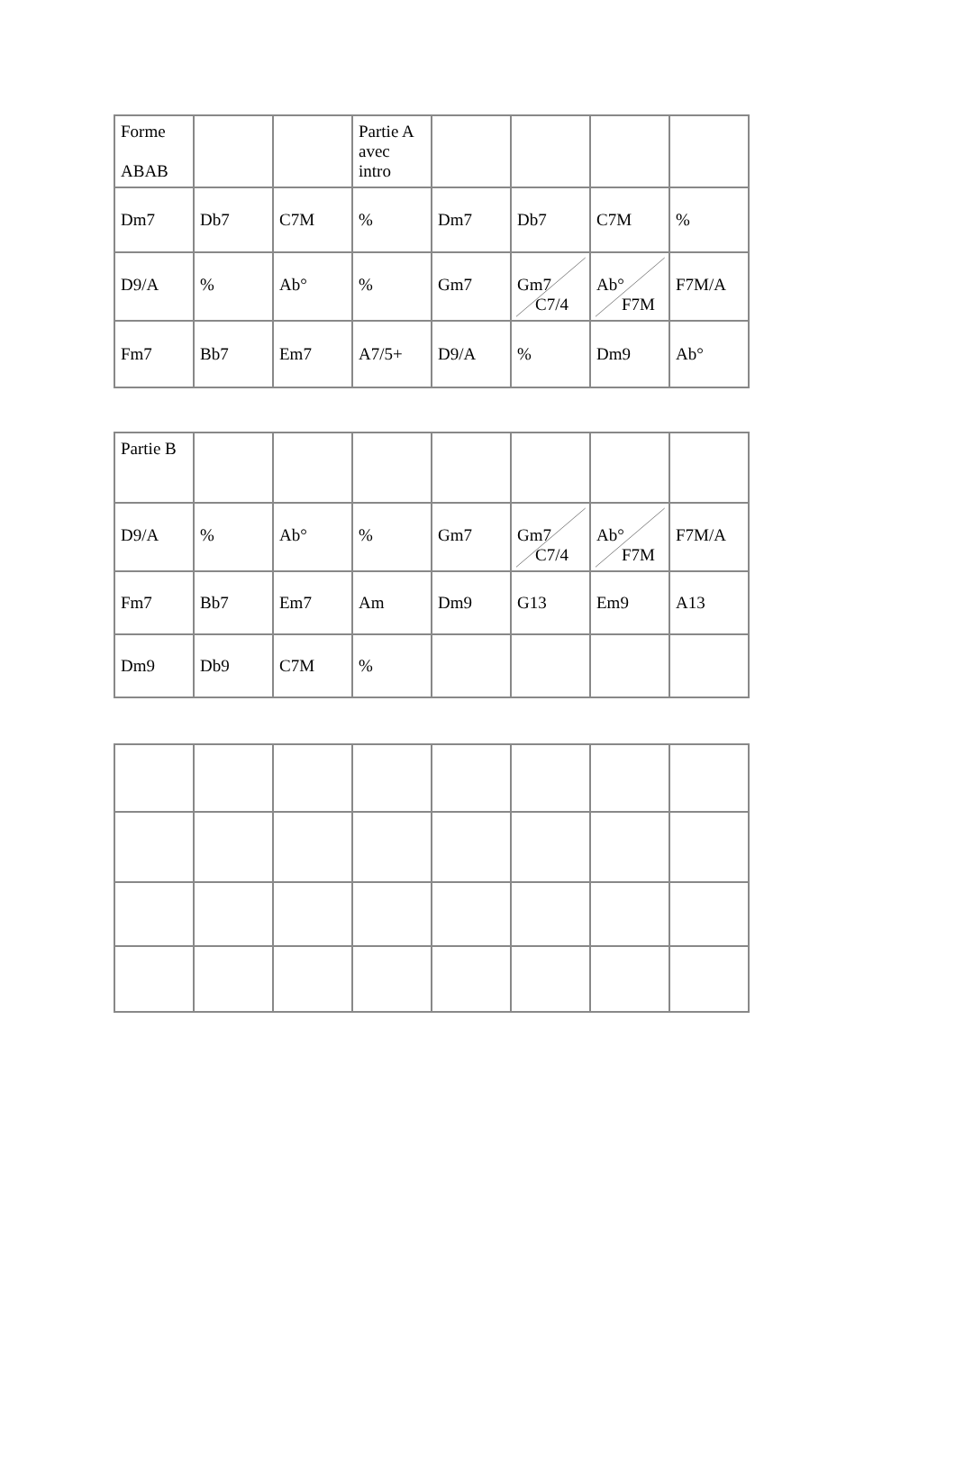| Forme ABAB | | | Partie A avec intro | | | | |
| Dm7 | Db7 | C7M | % | Dm7 | Db7 | C7M | % |
| D9/A | % | Ab° | % | Gm7 | Gm7 C7/4 | Ab° F7M | F7M/A |
| Fm7 | Bb7 | Em7 | A7/5+ | D9/A | % | Dm9 | Ab° |
| Partie B | | | | | | | |
| D9/A | % | Ab° | % | Gm7 | Gm7 C7/4 | Ab° F7M | F7M/A |
| Fm7 | Bb7 | Em7 | Am | Dm9 | G13 | Em9 | A13 |
| Dm9 | Db9 | C7M | % | | | | |